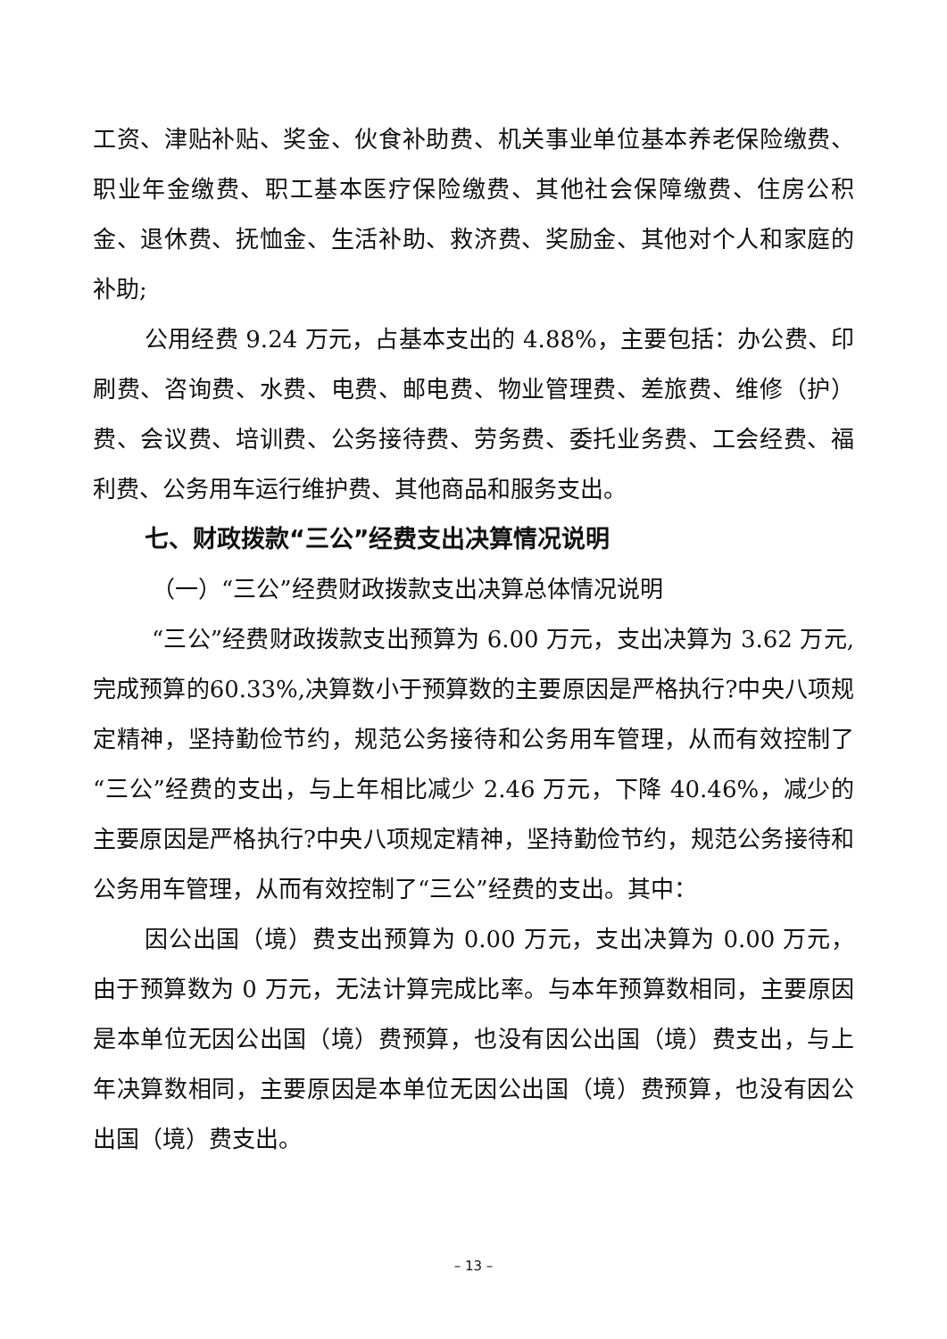工资、津贴补贴、奖金、伙食补助费、机关事业单位基本养老保险缴费、职业年金缴费、职工基本医疗保险缴费、其他社会保障缴费、住房公积金、退休费、抚恤金、生活补助、救济费、奖励金、其他对个人和家庭的补助;
公用经费 9.24 万元，占基本支出的 4.88%，主要包括：办公费、印刷费、咨询费、水费、电费、邮电费、物业管理费、差旅费、维修（护）费、会议费、培训费、公务接待费、劳务费、委托业务费、工会经费、福利费、公务用车运行维护费、其他商品和服务支出。
七、财政拨款“三公”经费支出决算情况说明
（一）“三公”经费财政拨款支出决算总体情况说明
“三公”经费财政拨款支出预算为 6.00 万元，支出决算为 3.62 万元,完成预算的60.33%,决算数小于预算数的主要原因是严格执行?中央八项规定精神，坚持勤俭节约，规范公务接待和公务用车管理，从而有效控制了“三公”经费的支出，与上年相比减少 2.46 万元，下降 40.46%，减少的主要原因是严格执行?中央八项规定精神，坚持勤俭节约，规范公务接待和公务用车管理，从而有效控制了“三公”经费的支出。其中：
因公出国（境）费支出预算为 0.00 万元，支出决算为 0.00 万元，由于预算数为 0 万元，无法计算完成比率。与本年预算数相同，主要原因是本单位无因公出国（境）费预算，也没有因公出国（境）费支出，与上年决算数相同，主要原因是本单位无因公出国（境）费预算，也没有因公出国（境）费支出。
– 13 –